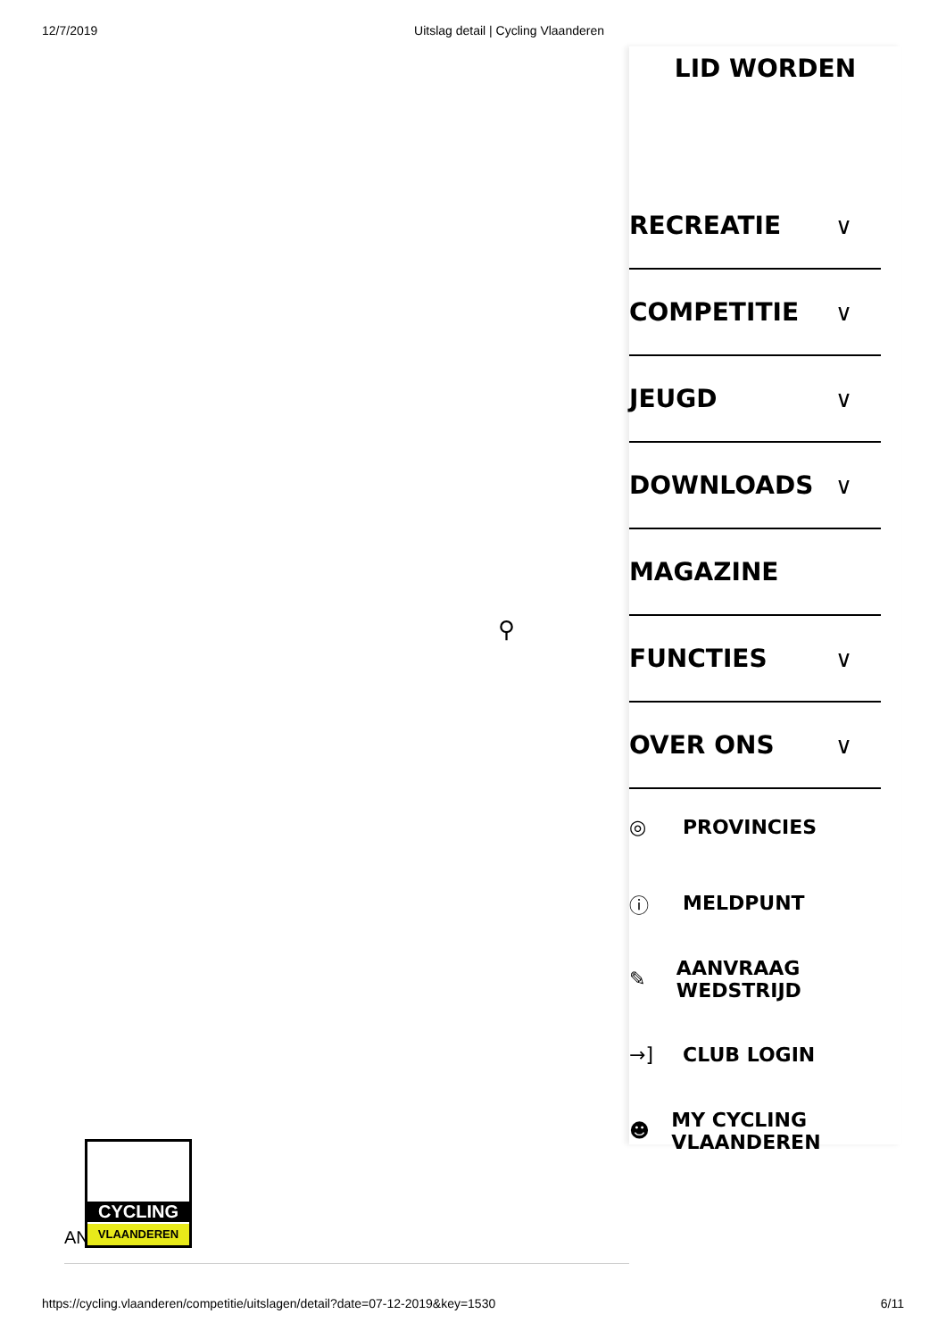12/7/2019 Uitslag detail | Cycling Vlaanderen
⚲
LID WORDEN
RECREATIE ∨
COMPETITIE ∨
JEUGD ∨
DOWNLOADS ∨
MAGAZINE
FUNCTIES ∨
OVER ONS ∨
◎ PROVINCIES
ⓘ MELDPUNT
✎ AANVRAAG WEDSTRIJD
→] CLUB LOGIN
☻ MY CYCLING VLAANDEREN
AN
CYCLING
VLAANDEREN
https://cycling.vlaanderen/competitie/uitslagen/detail?date=07-12-2019&key=1530 6/11